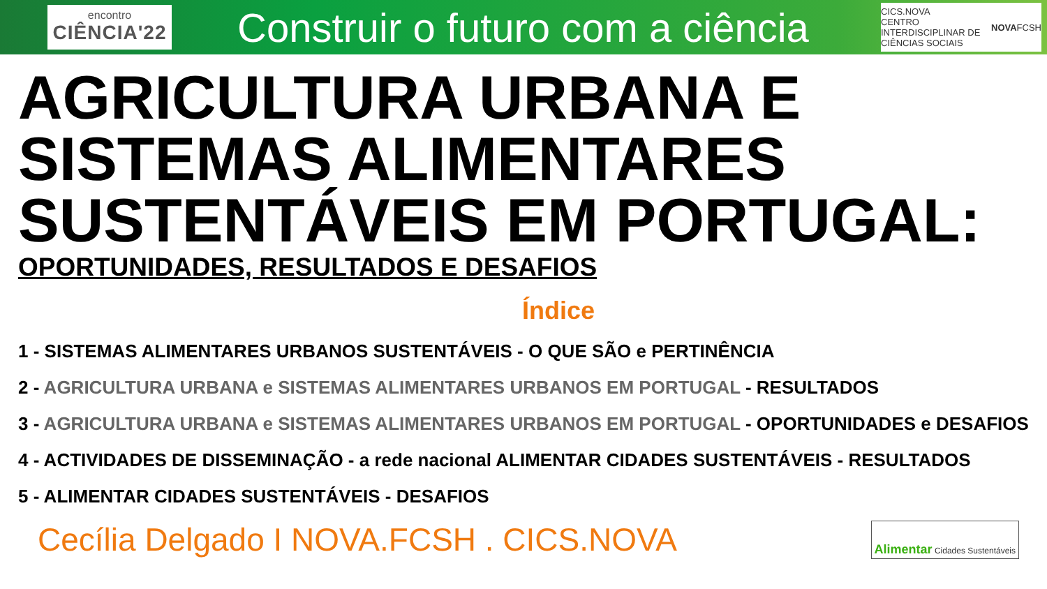encontro
CIÊNCIA'22
Construir o futuro com a ciência
CICS.NOVA
CENTRO INTERDISCIPLINAR DE CIÊNCIAS SOCIAIS NOVAFCSH
AGRICULTURA URBANA E SISTEMAS ALIMENTARES SUSTENTÁVEIS EM PORTUGAL:
OPORTUNIDADES, RESULTADOS E DESAFIOS
Índice
1 - SISTEMAS ALIMENTARES URBANOS SUSTENTÁVEIS - O QUE SÃO e PERTINÊNCIA
2 - AGRICULTURA URBANA e SISTEMAS ALIMENTARES URBANOS EM PORTUGAL - RESULTADOS
3 - AGRICULTURA URBANA e SISTEMAS ALIMENTARES URBANOS EM PORTUGAL - OPORTUNIDADES e DESAFIOS
4 - ACTIVIDADES DE DISSEMINAÇÃO - a rede nacional ALIMENTAR CIDADES SUSTENTÁVEIS - RESULTADOS
5 - ALIMENTAR CIDADES SUSTENTÁVEIS - DESAFIOS
Cecília Delgado I NOVA.FCSH . CICS.NOVA
Alimentar Cidades Sustentáveis